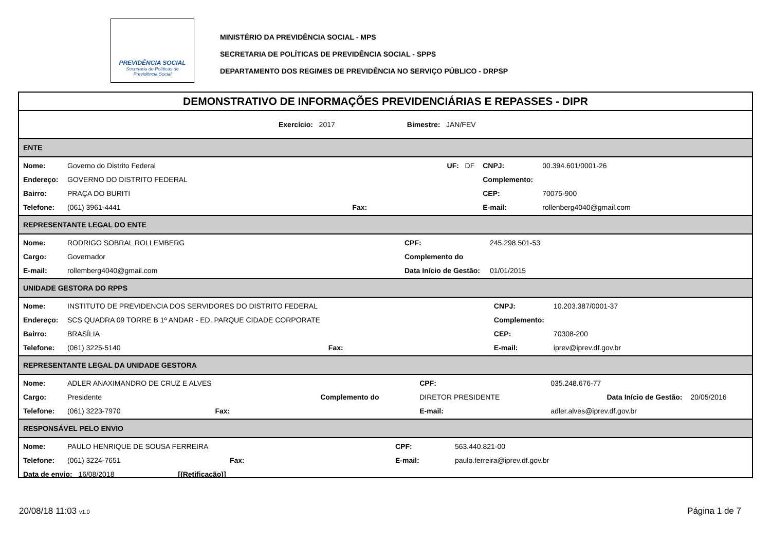PREVIDÊNCIA SOCIAL
Secretaria de Políticas de
Previdência Social
MINISTÉRIO DA PREVIDÊNCIA SOCIAL - MPS
SECRETARIA DE POLÍTICAS DE PREVIDÊNCIA SOCIAL - SPPS
DEPARTAMENTO DOS REGIMES DE PREVIDÊNCIA NO SERVIÇO PÚBLICO - DRPSP
DEMONSTRATIVO DE INFORMAÇÕES PREVIDENCIÁRIAS E REPASSES - DIPR
Exercício: 2017 Bimestre: JAN/FEV
ENTE
| Nome: | Governo do Distrito Federal | | UF: DF | CNPJ: | 00.394.601/0001-26 |
| Endereço: | GOVERNO DO DISTRITO FEDERAL | | | Complemento: | |
| Bairro: | PRAÇA DO BURITI | | | CEP: | 70075-900 |
| Telefone: | (061) 3961-4441 | Fax: | | E-mail: | rollenberg4040@gmail.com |
REPRESENTANTE LEGAL DO ENTE
| Nome: | RODRIGO SOBRAL ROLLEMBERG | CPF: | 245.298.501-53 |
| Cargo: | Governador | Complemento do | |
| E-mail: | rollemberg4040@gmail.com | Data Início de Gestão: | 01/01/2015 |
UNIDADE GESTORA DO RPPS
| Nome: | INSTITUTO DE PREVIDENCIA DOS SERVIDORES DO DISTRITO FEDERAL | | CNPJ: | 10.203.387/0001-37 |
| Endereço: | SCS QUADRA 09 TORRE B 1º ANDAR - ED. PARQUE CIDADE CORPORATE | | Complemento: | |
| Bairro: | BRASÍLIA | | CEP: | 70308-200 |
| Telefone: | (061) 3225-5140 | Fax: | E-mail: | iprev@iprev.df.gov.br |
REPRESENTANTE LEGAL DA UNIDADE GESTORA
| Nome: | ADLER ANAXIMANDRO DE CRUZ E ALVES | | CPF: | 035.248.676-77 | |
| Cargo: | Presidente | Complemento do | DIRETOR PRESIDENTE | Data Início de Gestão: | 20/05/2016 |
| Telefone: | (061) 3223-7970 Fax: | | E-mail: | adler.alves@iprev.df.gov.br | |
RESPONSÁVEL PELO ENVIO
| Nome: | PAULO HENRIQUE DE SOUSA FERREIRA | | CPF: | 563.440.821-00 |
| Telefone: | (061) 3224-7651 | Fax: | E-mail: | paulo.ferreira@iprev.df.gov.br |
| Data de envio: 16/08/2018 [(Retificação)] | | | | |
20/08/18 11:03 v1.0 Página 1 de 7